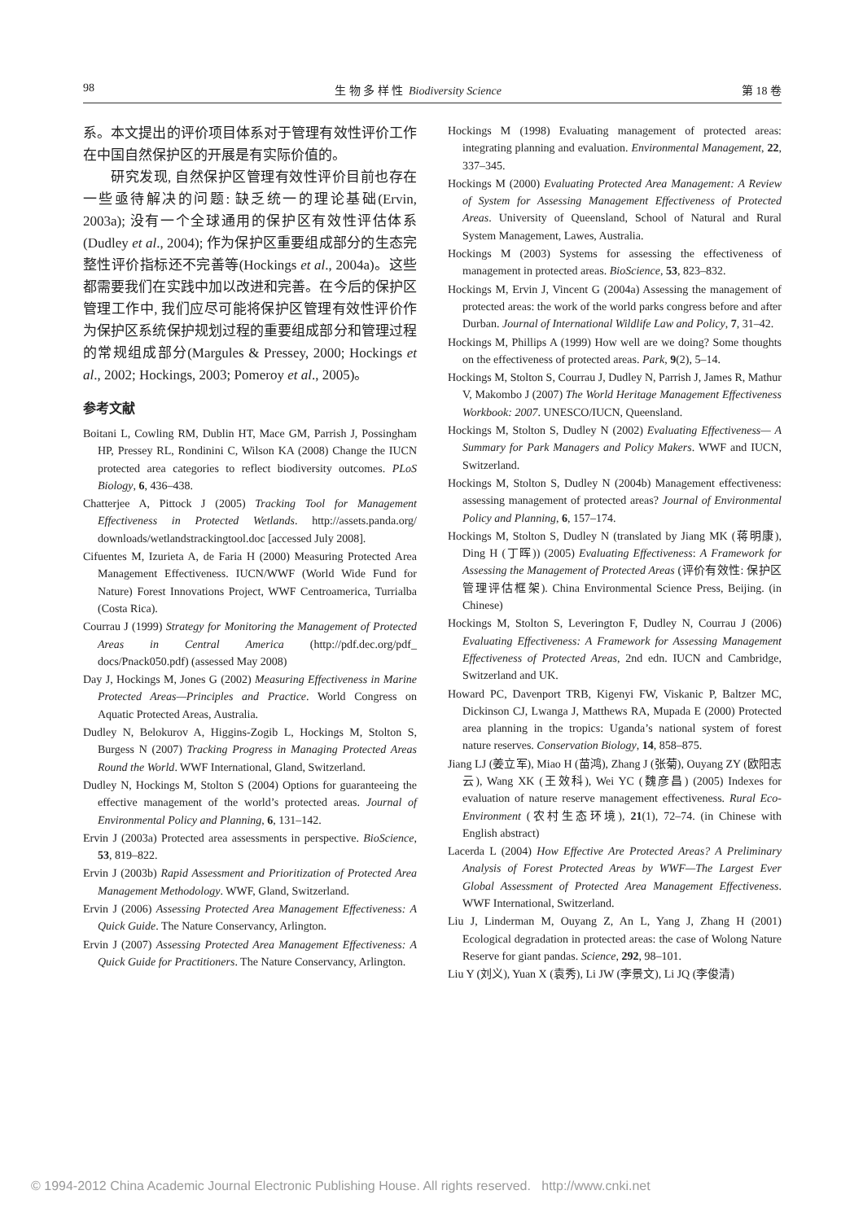98 生 物 多 样 性 Biodiversity Science 第 18 卷
系。本文提出的评价项目体系对于管理有效性评价工作在中国自然保护区的开展是有实际价值的。
研究发现, 自然保护区管理有效性评价目前也存在一些亟待解决的问题: 缺乏统一的理论基础(Ervin, 2003a); 没有一个全球通用的保护区有效性评估体系(Dudley et al., 2004); 作为保护区重要组成部分的生态完整性评价指标还不完善等(Hockings et al., 2004a)。这些都需要我们在实践中加以改进和完善。在今后的保护区管理工作中, 我们应尽可能将保护区管理有效性评价作为保护区系统保护规划过程的重要组成部分和管理过程的常规组成部分(Margules & Pressey, 2000; Hockings et al., 2002; Hockings, 2003; Pomeroy et al., 2005)。
参考文献
Boitani L, Cowling RM, Dublin HT, Mace GM, Parrish J, Possingham HP, Pressey RL, Rondinini C, Wilson KA (2008) Change the IUCN protected area categories to reflect biodiversity outcomes. PLoS Biology, 6, 436–438.
Chatterjee A, Pittock J (2005) Tracking Tool for Management Effectiveness in Protected Wetlands. http://assets.panda.org/ downloads/wetlandstrackingtool.doc [accessed July 2008].
Cifuentes M, Izurieta A, de Faria H (2000) Measuring Protected Area Management Effectiveness. IUCN/WWF (World Wide Fund for Nature) Forest Innovations Project, WWF Centroamerica, Turrialba (Costa Rica).
Courrau J (1999) Strategy for Monitoring the Management of Protected Areas in Central America (http://pdf.dec.org/pdf_ docs/Pnack050.pdf) (assessed May 2008)
Day J, Hockings M, Jones G (2002) Measuring Effectiveness in Marine Protected Areas—Principles and Practice. World Congress on Aquatic Protected Areas, Australia.
Dudley N, Belokurov A, Higgins-Zogib L, Hockings M, Stolton S, Burgess N (2007) Tracking Progress in Managing Protected Areas Round the World. WWF International, Gland, Switzerland.
Dudley N, Hockings M, Stolton S (2004) Options for guaranteeing the effective management of the world’s protected areas. Journal of Environmental Policy and Planning, 6, 131–142.
Ervin J (2003a) Protected area assessments in perspective. BioScience, 53, 819–822.
Ervin J (2003b) Rapid Assessment and Prioritization of Protected Area Management Methodology. WWF, Gland, Switzerland.
Ervin J (2006) Assessing Protected Area Management Effectiveness: A Quick Guide. The Nature Conservancy, Arlington.
Ervin J (2007) Assessing Protected Area Management Effectiveness: A Quick Guide for Practitioners. The Nature Conservancy, Arlington.
Hockings M (1998) Evaluating management of protected areas: integrating planning and evaluation. Environmental Management, 22, 337–345.
Hockings M (2000) Evaluating Protected Area Management: A Review of System for Assessing Management Effectiveness of Protected Areas. University of Queensland, School of Natural and Rural System Management, Lawes, Australia.
Hockings M (2003) Systems for assessing the effectiveness of management in protected areas. BioScience, 53, 823–832.
Hockings M, Ervin J, Vincent G (2004a) Assessing the management of protected areas: the work of the world parks congress before and after Durban. Journal of International Wildlife Law and Policy, 7, 31–42.
Hockings M, Phillips A (1999) How well are we doing? Some thoughts on the effectiveness of protected areas. Park, 9(2), 5–14.
Hockings M, Stolton S, Courrau J, Dudley N, Parrish J, James R, Mathur V, Makombo J (2007) The World Heritage Management Effectiveness Workbook: 2007. UNESCO/IUCN, Queensland.
Hockings M, Stolton S, Dudley N (2002) Evaluating Effectiveness— A Summary for Park Managers and Policy Makers. WWF and IUCN, Switzerland.
Hockings M, Stolton S, Dudley N (2004b) Management effectiveness: assessing management of protected areas? Journal of Environmental Policy and Planning, 6, 157–174.
Hockings M, Stolton S, Dudley N (translated by Jiang MK (蒋明康), Ding H (丁晖)) (2005) Evaluating Effectiveness: A Framework for Assessing the Management of Protected Areas (评价有效性: 保护区管理评估框架). China Environmental Science Press, Beijing. (in Chinese)
Hockings M, Stolton S, Leverington F, Dudley N, Courrau J (2006) Evaluating Effectiveness: A Framework for Assessing Management Effectiveness of Protected Areas, 2nd edn. IUCN and Cambridge, Switzerland and UK.
Howard PC, Davenport TRB, Kigenyi FW, Viskanic P, Baltzer MC, Dickinson CJ, Lwanga J, Matthews RA, Mupada E (2000) Protected area planning in the tropics: Uganda’s national system of forest nature reserves. Conservation Biology, 14, 858–875.
Jiang LJ (姜立军), Miao H (苗鸿), Zhang J (张菊), Ouyang ZY (欧阳志云), Wang XK (王效科), Wei YC (魏彦昌) (2005) Indexes for evaluation of nature reserve management effectiveness. Rural Eco-Environment (农村生态环境), 21(1), 72–74. (in Chinese with English abstract)
Lacerda L (2004) How Effective Are Protected Areas? A Preliminary Analysis of Forest Protected Areas by WWF—The Largest Ever Global Assessment of Protected Area Management Effectiveness. WWF International, Switzerland.
Liu J, Linderman M, Ouyang Z, An L, Yang J, Zhang H (2001) Ecological degradation in protected areas: the case of Wolong Nature Reserve for giant pandas. Science, 292, 98–101.
Liu Y (刘义), Yuan X (袁秀), Li JW (李景文), Li JQ (李俊清)
© 1994-2012 China Academic Journal Electronic Publishing House. All rights reserved. http://www.cnki.net